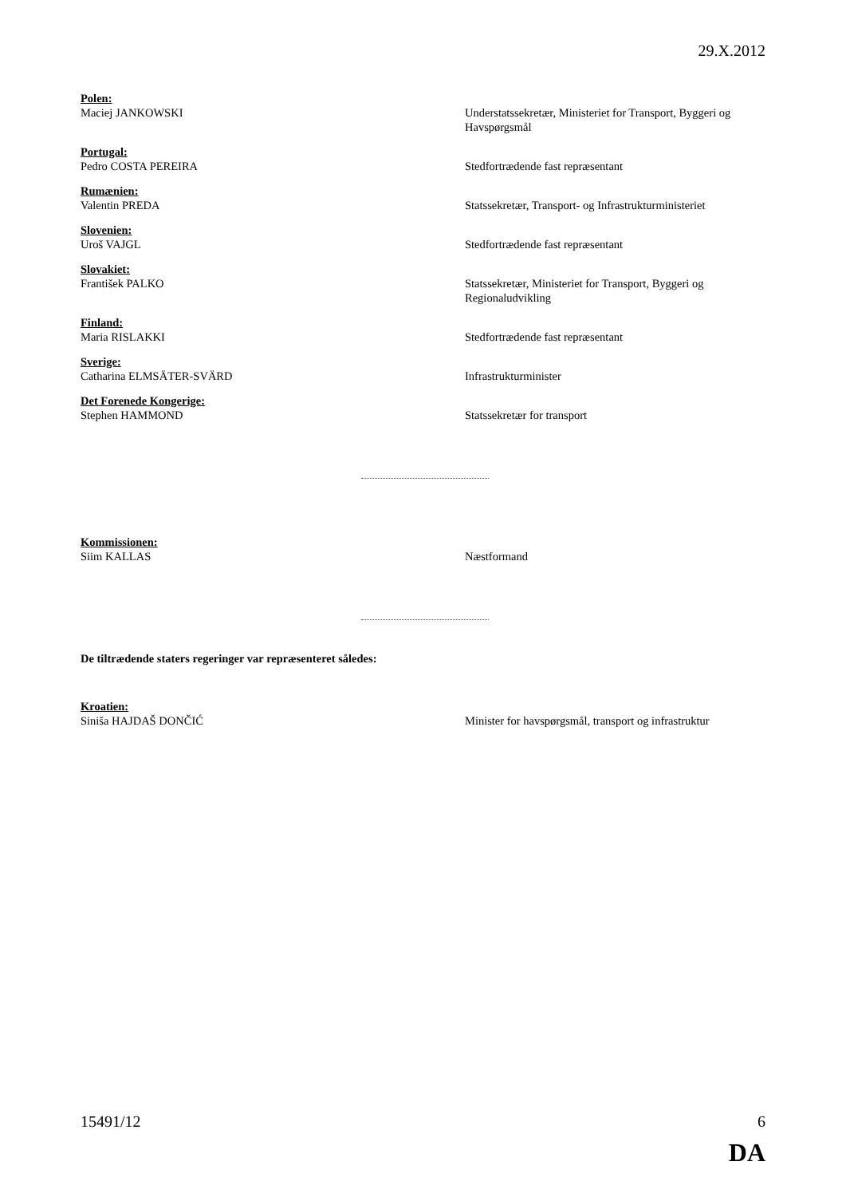29.X.2012
Polen:
Maciej JANKOWSKI
Understatssekretær, Ministeriet for Transport, Byggeri og Havspørgsmål
Portugal:
Pedro COSTA PEREIRA
Stedfortrædende fast repræsentant
Rumænien:
Valentin PREDA
Statssekretær, Transport- og Infrastrukturministeriet
Slovenien:
Uroš VAJGL
Stedfortrædende fast repræsentant
Slovakiet:
František PALKO
Statssekretær, Ministeriet for Transport, Byggeri og Regionaludvikling
Finland:
Maria RISLAKKI
Stedfortrædende fast repræsentant
Sverige:
Catharina ELMSÄTER-SVÄRD
Infrastrukturminister
Det Forenede Kongerige:
Stephen HAMMOND
Statssekretær for transport
Kommissionen:
Siim KALLAS
Næstformand
De tiltrædende staters regeringer var repræsenteret således:
Kroatien:
Siniša HAJDAŠ DONČIĆ
Minister for havspørgsmål, transport og infrastruktur
15491/12 6
DA